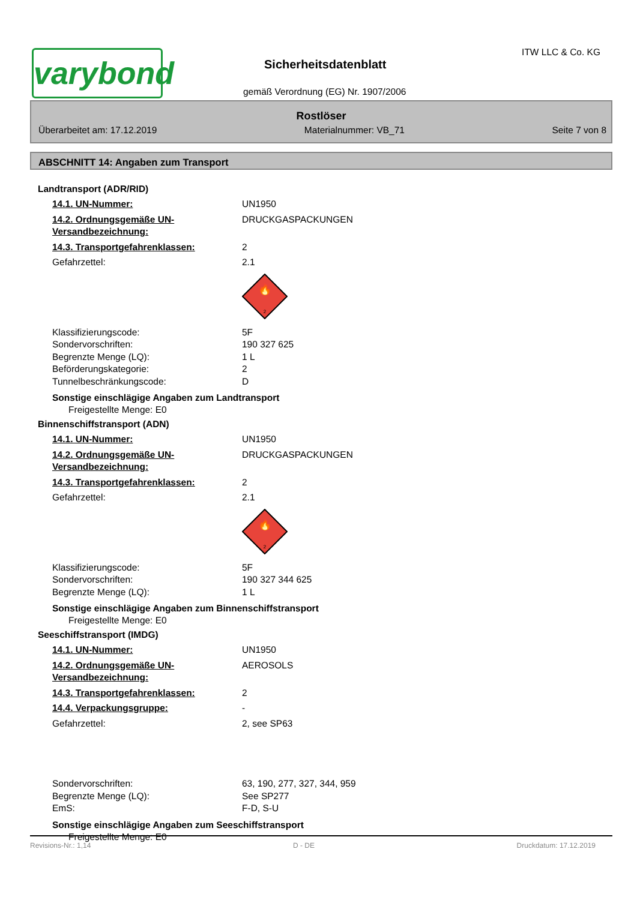varybond
Sicherheitsdatenblatt
gemäß Verordnung (EG) Nr. 1907/2006
ITW LLC & Co. KG
Rostlöser
Überarbeitet am: 17.12.2019 Materialnummer: VB_71 Seite 7 von 8
ABSCHNITT 14: Angaben zum Transport
Landtransport (ADR/RID)
14.1. UN-Nummer: UN1950
14.2. Ordnungsgemäße UN-Versandbezeichnung: DRUCKGASPACKUNGEN
14.3. Transportgefahrenklassen: 2
Gefahrzettel: 2.1
🔥
2
Klassifizierungscode: 5F
Sondervorschriften: 190 327 625
Begrenzte Menge (LQ): 1 L
Beförderungskategorie: 2
Tunnelbeschränkungscode: D
Sonstige einschlägige Angaben zum Landtransport
Freigestellte Menge: E0
Binnenschiffstransport (ADN)
14.1. UN-Nummer: UN1950
14.2. Ordnungsgemäße UN-Versandbezeichnung: DRUCKGASPACKUNGEN
14.3. Transportgefahrenklassen: 2
Gefahrzettel: 2.1
🔥
2
Klassifizierungscode: 5F
Sondervorschriften: 190 327 344 625
Begrenzte Menge (LQ): 1 L
Sonstige einschlägige Angaben zum Binnenschiffstransport
Freigestellte Menge: E0
Seeschiffstransport (IMDG)
14.1. UN-Nummer: UN1950
14.2. Ordnungsgemäße UN-Versandbezeichnung: AEROSOLS
14.3. Transportgefahrenklassen: 2
14.4. Verpackungsgruppe: -
Gefahrzettel: 2, see SP63
Sondervorschriften: 63, 190, 277, 327, 344, 959
Begrenzte Menge (LQ): See SP277
EmS: F-D, S-U
Sonstige einschlägige Angaben zum Seeschiffstransport
Freigestellte Menge: E0
Revisions-Nr.: 1,14 D - DE Druckdatum: 17.12.2019